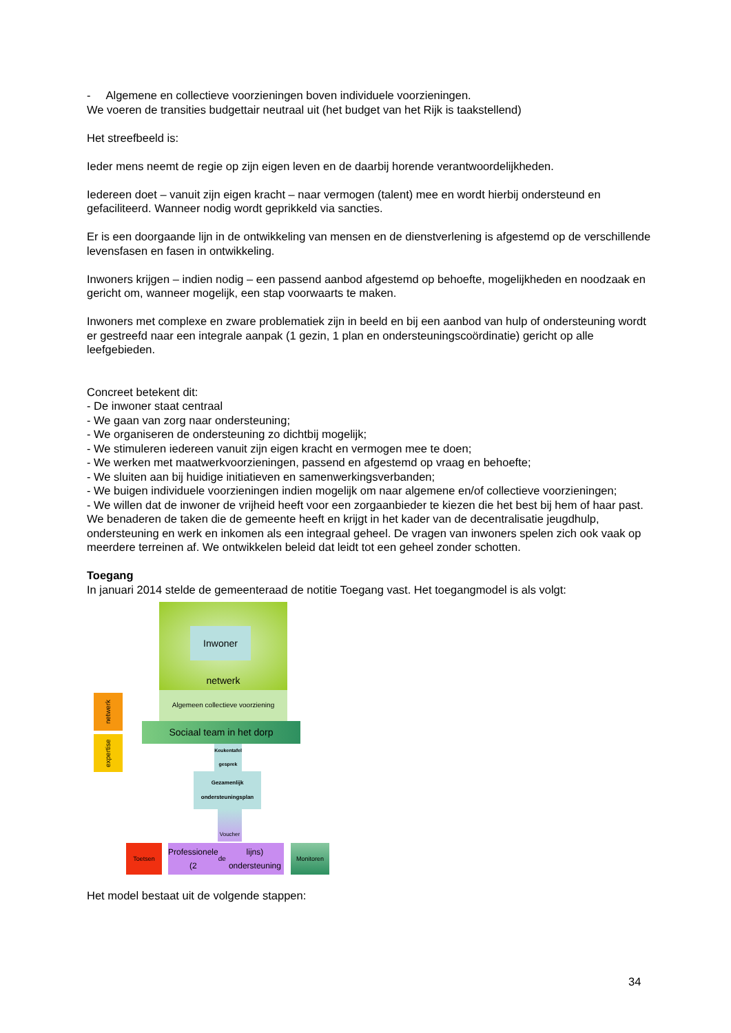- Algemene en collectieve voorzieningen boven individuele voorzieningen.
We voeren de transities budgettair neutraal uit (het budget van het Rijk is taakstellend)
Het streefbeeld is:
Ieder mens neemt de regie op zijn eigen leven en de daarbij horende verantwoordelijkheden.
Iedereen doet – vanuit zijn eigen kracht – naar vermogen (talent) mee en wordt hierbij ondersteund en gefaciliteerd. Wanneer nodig wordt geprikkeld via sancties.
Er is een doorgaande lijn in de ontwikkeling van mensen en de dienstverlening is afgestemd op de verschillende levensfasen en fasen in ontwikkeling.
Inwoners krijgen – indien nodig – een passend aanbod afgestemd op behoefte, mogelijkheden en noodzaak en gericht om, wanneer mogelijk, een stap voorwaarts te maken.
Inwoners met complexe en zware problematiek zijn in beeld en bij een aanbod van hulp of ondersteuning wordt er gestreefd naar een integrale aanpak (1 gezin, 1 plan en ondersteuningscoördinatie) gericht op alle leefgebieden.
Concreet betekent dit:
- De inwoner staat centraal
- We gaan van zorg naar ondersteuning;
- We organiseren de ondersteuning zo dichtbij mogelijk;
- We stimuleren iedereen vanuit zijn eigen kracht en vermogen mee te doen;
- We werken met maatwerkvoorzieningen, passend en afgestemd op vraag en behoefte;
- We sluiten aan bij huidige initiatieven en samenwerkingsverbanden;
- We buigen individuele voorzieningen indien mogelijk om naar algemene en/of collectieve voorzieningen;
- We willen dat de inwoner de vrijheid heeft voor een zorgaanbieder te kiezen die het best bij hem of haar past.
We benaderen de taken die de gemeente heeft en krijgt in het kader van de decentralisatie jeugdhulp, ondersteuning en werk en inkomen als een integraal geheel. De vragen van inwoners spelen zich ook vaak op meerdere terreinen af. We ontwikkelen beleid dat leidt tot een geheel zonder schotten.
Toegang
In januari 2014 stelde de gemeenteraad de notitie Toegang vast. Het toegangmodel is als volgt:
Inwoner
netwerk
Algemeen collectieve voorziening
netwerk
expertise
Sociaal team in het dorp
Keukentafel gesprek
Gezamenlijk ondersteuningsplan
Voucher
Toetsen
Professionele (2<sup>de</sup> lijns) ondersteuning
Monitoren
Het model bestaat uit de volgende stappen:
34